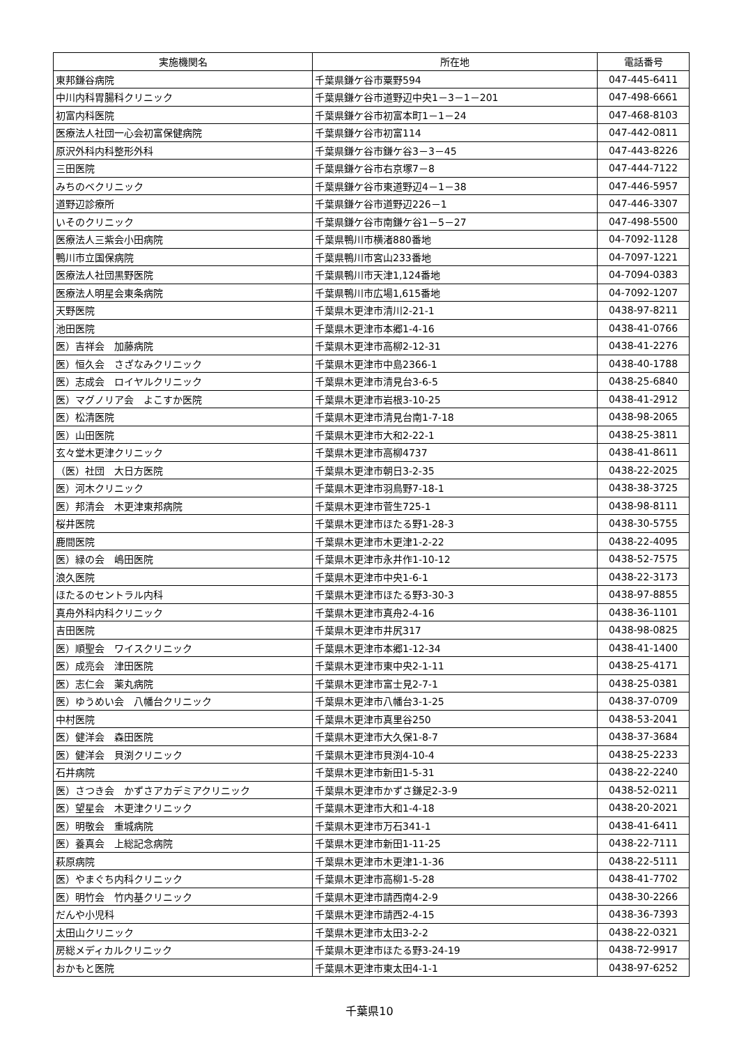| 実施機関名 | 所在地 | 電話番号 |
| --- | --- | --- |
| 東邦鎌谷病院 | 千葉県鎌ケ谷市粟野594 | 047-445-6411 |
| 中川内科胃腸科クリニック | 千葉県鎌ケ谷市道野辺中央1－3－1－201 | 047-498-6661 |
| 初富内科医院 | 千葉県鎌ケ谷市初富本町1－1－24 | 047-468-8103 |
| 医療法人社団一心会初富保健病院 | 千葉県鎌ケ谷市初富114 | 047-442-0811 |
| 原沢外科内科整形外科 | 千葉県鎌ケ谷市鎌ケ谷3－3－45 | 047-443-8226 |
| 三田医院 | 千葉県鎌ケ谷市右京塚7－8 | 047-444-7122 |
| みちのベクリニック | 千葉県鎌ケ谷市東道野辺4－1－38 | 047-446-5957 |
| 道野辺診療所 | 千葉県鎌ケ谷市道野辺226－1 | 047-446-3307 |
| いそのクリニック | 千葉県鎌ケ谷市南鎌ケ谷1－5－27 | 047-498-5500 |
| 医療法人三紫会小田病院 | 千葉県鴨川市横渚880番地 | 04-7092-1128 |
| 鴨川市立国保病院 | 千葉県鴨川市宮山233番地 | 04-7097-1221 |
| 医療法人社団黒野医院 | 千葉県鴨川市天津1,124番地 | 04-7094-0383 |
| 医療法人明星会東条病院 | 千葉県鴨川市広場1,615番地 | 04-7092-1207 |
| 天野医院 | 千葉県木更津市清川2-21-1 | 0438-97-8211 |
| 池田医院 | 千葉県木更津市本郷1-4-16 | 0438-41-0766 |
| 医）吉祥会 加藤病院 | 千葉県木更津市高柳2-12-31 | 0438-41-2276 |
| 医）恒久会 さざなみクリニック | 千葉県木更津市中島2366-1 | 0438-40-1788 |
| 医）志成会 ロイヤルクリニック | 千葉県木更津市清見台3-6-5 | 0438-25-6840 |
| 医）マグノリア会 よこすか医院 | 千葉県木更津市岩根3-10-25 | 0438-41-2912 |
| 医）松清医院 | 千葉県木更津市清見台南1-7-18 | 0438-98-2065 |
| 医）山田医院 | 千葉県木更津市大和2-22-1 | 0438-25-3811 |
| 玄々堂木更津クリニック | 千葉県木更津市高柳4737 | 0438-41-8611 |
| （医）社団 大日方医院 | 千葉県木更津市朝日3-2-35 | 0438-22-2025 |
| 医）河木クリニック | 千葉県木更津市羽鳥野7-18-1 | 0438-38-3725 |
| 医）邦清会 木更津東邦病院 | 千葉県木更津市菅生725-1 | 0438-98-8111 |
| 桜井医院 | 千葉県木更津市ほたる野1-28-3 | 0438-30-5755 |
| 鹿間医院 | 千葉県木更津市木更津1-2-22 | 0438-22-4095 |
| 医）緑の会 嶋田医院 | 千葉県木更津市永井作1-10-12 | 0438-52-7575 |
| 浪久医院 | 千葉県木更津市中央1-6-1 | 0438-22-3173 |
| ほたるのセントラル内科 | 千葉県木更津市ほたる野3-30-3 | 0438-97-8855 |
| 真舟外科内科クリニック | 千葉県木更津市真舟2-4-16 | 0438-36-1101 |
| 吉田医院 | 千葉県木更津市井尻317 | 0438-98-0825 |
| 医）順聖会 ワイスクリニック | 千葉県木更津市本郷1-12-34 | 0438-41-1400 |
| 医）成亮会 津田医院 | 千葉県木更津市東中央2-1-11 | 0438-25-4171 |
| 医）志仁会 薬丸病院 | 千葉県木更津市富士見2-7-1 | 0438-25-0381 |
| 医）ゆうめい会 八幡台クリニック | 千葉県木更津市八幡台3-1-25 | 0438-37-0709 |
| 中村医院 | 千葉県木更津市真里谷250 | 0438-53-2041 |
| 医）健洋会 森田医院 | 千葉県木更津市大久保1-8-7 | 0438-37-3684 |
| 医）健洋会 貝渕クリニック | 千葉県木更津市貝渕4-10-4 | 0438-25-2233 |
| 石井病院 | 千葉県木更津市新田1-5-31 | 0438-22-2240 |
| 医）さつき会 かずさアカデミアクリニック | 千葉県木更津市かずさ鎌足2-3-9 | 0438-52-0211 |
| 医）望星会 木更津クリニック | 千葉県木更津市大和1-4-18 | 0438-20-2021 |
| 医）明敬会 重城病院 | 千葉県木更津市万石341-1 | 0438-41-6411 |
| 医）養真会 上総記念病院 | 千葉県木更津市新田1-11-25 | 0438-22-7111 |
| 萩原病院 | 千葉県木更津市木更津1-1-36 | 0438-22-5111 |
| 医）やまぐち内科クリニック | 千葉県木更津市高柳1-5-28 | 0438-41-7702 |
| 医）明竹会 竹内基クリニック | 千葉県木更津市請西南4-2-9 | 0438-30-2266 |
| だんや小児科 | 千葉県木更津市請西2-4-15 | 0438-36-7393 |
| 太田山クリニック | 千葉県木更津市太田3-2-2 | 0438-22-0321 |
| 房総メディカルクリニック | 千葉県木更津市ほたる野3-24-19 | 0438-72-9917 |
| おかもと医院 | 千葉県木更津市東太田4-1-1 | 0438-97-6252 |
千葉県10